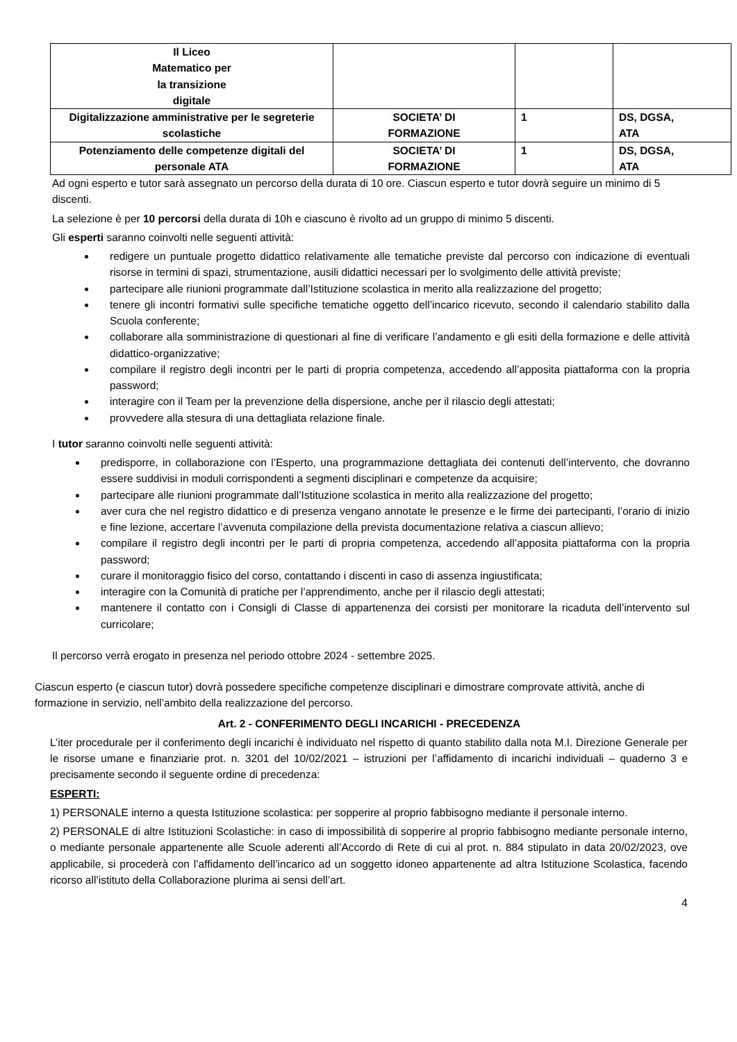| Il Liceo Matematico per la transizione digitale | | | |
| Digitalizzazione amministrative per le segreterie scolastiche | SOCIETA’ DI FORMAZIONE | 1 | DS, DGSA, ATA |
| Potenziamento delle competenze digitali del personale ATA | SOCIETA’ DI FORMAZIONE | 1 | DS, DGSA, ATA |
Ad ogni esperto e tutor sarà assegnato un percorso della durata di 10 ore. Ciascun esperto e tutor dovrà seguire un minimo di 5 discenti.
La selezione è per 10 percorsi della durata di 10h e ciascuno è rivolto ad un gruppo di minimo 5 discenti.
Gli esperti saranno coinvolti nelle seguenti attività:
redigere un puntuale progetto didattico relativamente alle tematiche previste dal percorso con indicazione di eventuali risorse in termini di spazi, strumentazione, ausili didattici necessari per lo svolgimento delle attività previste;
partecipare alle riunioni programmate dall’Istituzione scolastica in merito alla realizzazione del progetto;
tenere gli incontri formativi sulle specifiche tematiche oggetto dell’incarico ricevuto, secondo il calendario stabilito dalla Scuola conferente;
collaborare alla somministrazione di questionari al fine di verificare l’andamento e gli esiti della formazione e delle attività didattico-organizzative;
compilare il registro degli incontri per le parti di propria competenza, accedendo all’apposita piattaforma con la propria password;
interagire con il Team per la prevenzione della dispersione, anche per il rilascio degli attestati;
provvedere alla stesura di una dettagliata relazione finale.
I tutor saranno coinvolti nelle seguenti attività:
predisporre, in collaborazione con l’Esperto, una programmazione dettagliata dei contenuti dell’intervento, che dovranno essere suddivisi in moduli corrispondenti a segmenti disciplinari e competenze da acquisire;
partecipare alle riunioni programmate dall’Istituzione scolastica in merito alla realizzazione del progetto;
aver cura che nel registro didattico e di presenza vengano annotate le presenze e le firme dei partecipanti, l’orario di inizio e fine lezione, accertare l’avvenuta compilazione della prevista documentazione relativa a ciascun allievo;
compilare il registro degli incontri per le parti di propria competenza, accedendo all’apposita piattaforma con la propria password;
curare il monitoraggio fisico del corso, contattando i discenti in caso di assenza ingiustificata;
interagire con la Comunità di pratiche per l’apprendimento, anche per il rilascio degli attestati;
mantenere il contatto con i Consigli di Classe di appartenenza dei corsisti per monitorare la ricaduta dell’intervento sul curricolare;
Il percorso verrà erogato in presenza nel periodo ottobre 2024 - settembre 2025.
Ciascun esperto (e ciascun tutor) dovrà possedere specifiche competenze disciplinari e dimostrare comprovate attività, anche di formazione in servizio, nell’ambito della realizzazione del percorso.
Art. 2 - CONFERIMENTO DEGLI INCARICHI - PRECEDENZA
L’iter procedurale per il conferimento degli incarichi è individuato nel rispetto di quanto stabilito dalla nota M.I. Direzione Generale per le risorse umane e finanziarie prot. n. 3201 del 10/02/2021 – istruzioni per l’affidamento di incarichi individuali – quaderno 3 e precisamente secondo il seguente ordine di precedenza:
ESPERTI:
1) PERSONALE interno a questa Istituzione scolastica: per sopperire al proprio fabbisogno mediante il personale interno.
2) PERSONALE di altre Istituzioni Scolastiche: in caso di impossibilità di sopperire al proprio fabbisogno mediante personale interno, o mediante personale appartenente alle Scuole aderenti all’Accordo di Rete di cui al prot. n. 884 stipulato in data 20/02/2023, ove applicabile, si procederà con l’affidamento dell’incarico ad un soggetto idoneo appartenente ad altra Istituzione Scolastica, facendo ricorso all’istituto della Collaborazione plurima ai sensi dell’art.
4